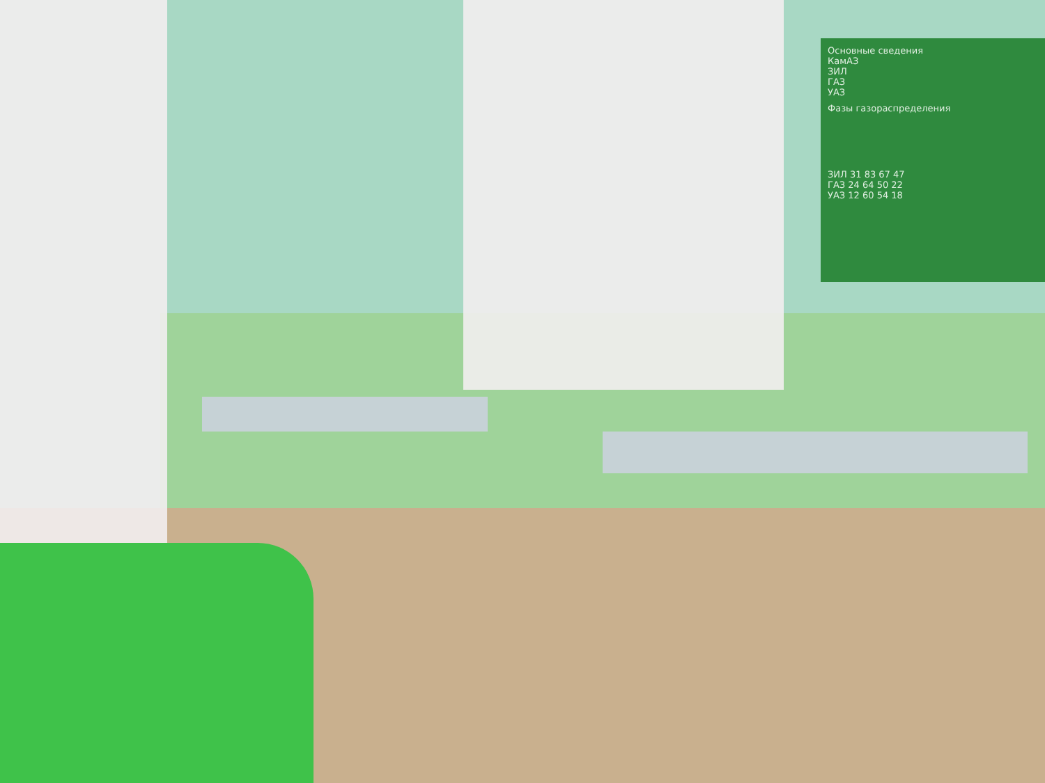Основные сведения
КамАЗ
ЗИЛ
ГАЗ
УАЗ
Фазы газораспределения
ЗИЛ 31 83 67 47
ГАЗ 24 64 50 22
УАЗ 12 60 54 18